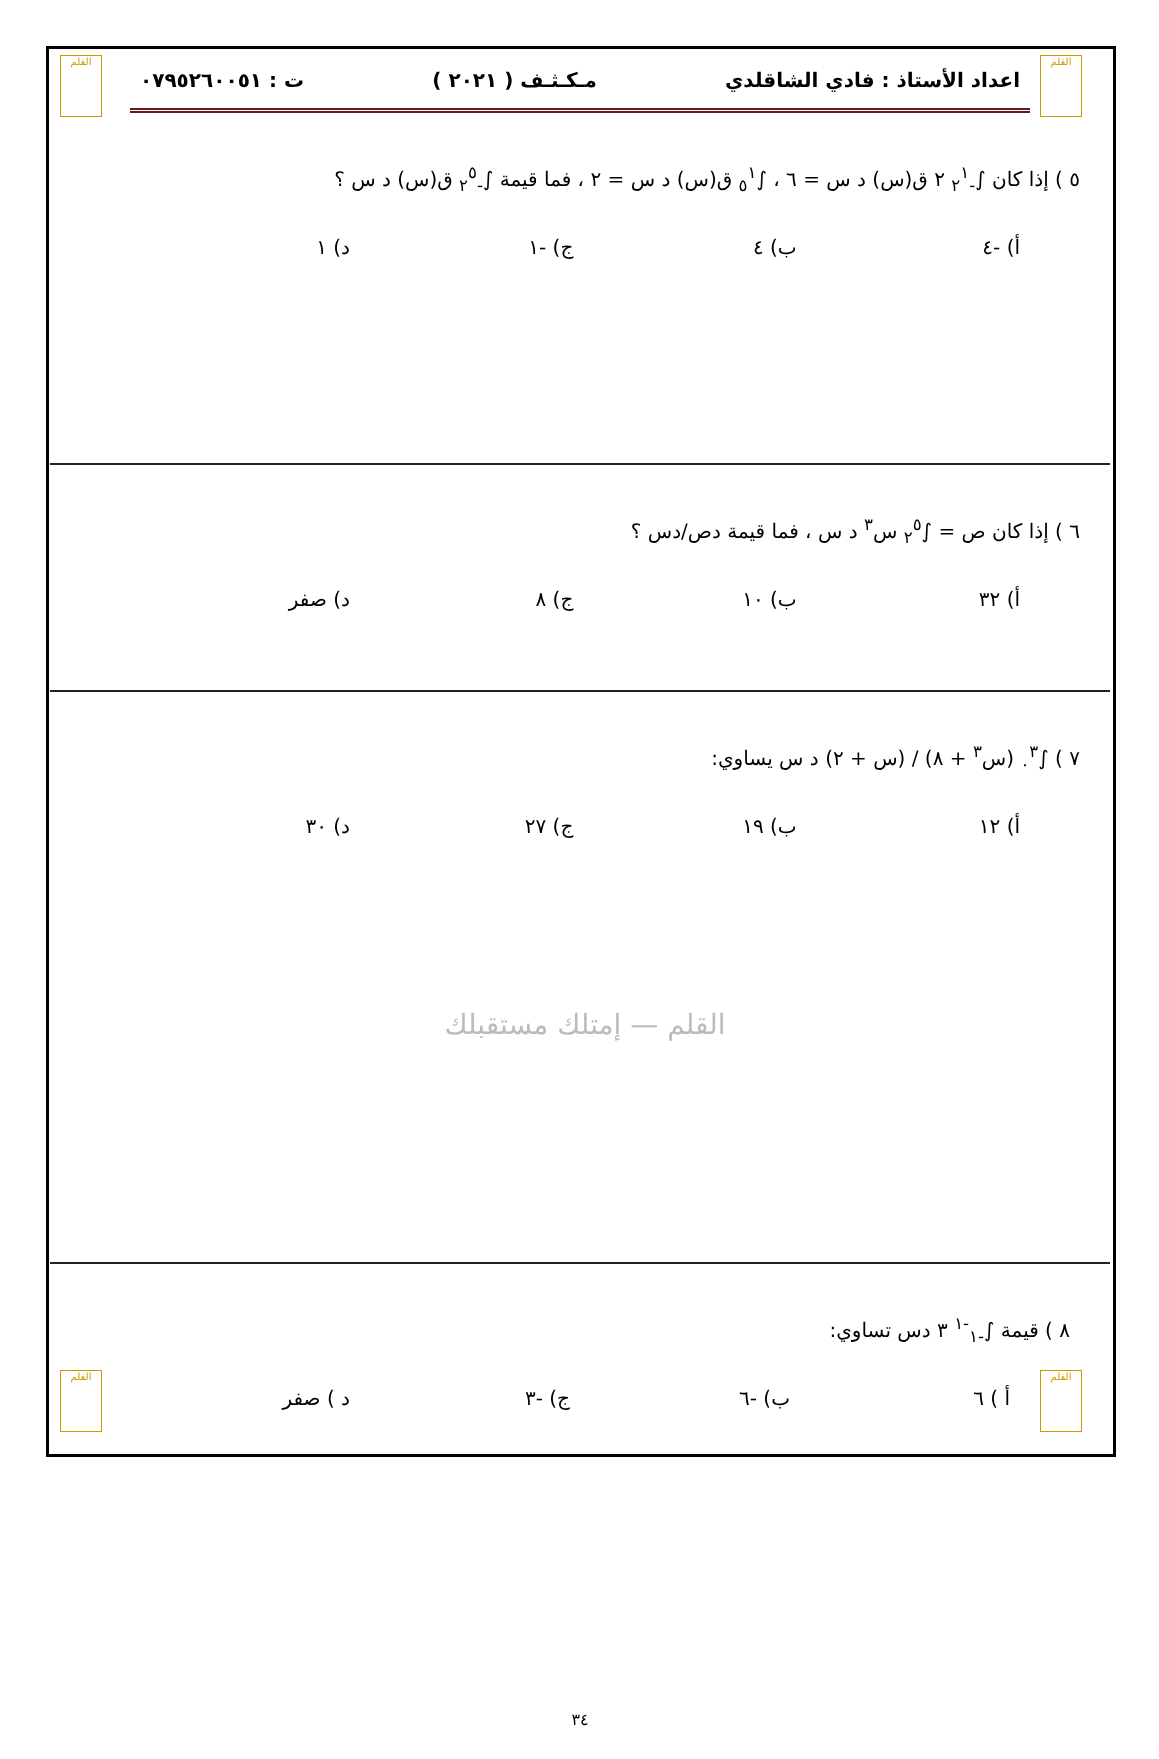القلم
القلم
اعداد الأستاذ : فادي الشاقلدي مـكـثـف ( ٢٠٢١ ) ت : ٠٧٩٥٢٦٠٠٥١
٥ ) إذا كان ∫<sub>-٢</sub><sup>١</sup> ٢ ق(س) د س = ٦ ، ∫<sub>٥</sub><sup>١</sup> ق(س) د س = ٢ ، فما قيمة ∫<sub>-٢</sub><sup>٥</sup> ق(س) د س ؟
أ) -٤ ب) ٤ ج) -١ د) ١
٦ ) إذا كان ص = ∫<sub>٢</sub><sup>٥</sup> س<sup>٣</sup> د س ، فما قيمة دص/دس ؟
أ) ٣٢ ب) ١٠ ج) ٨ د) صفر
٧ ) ∫<sub>٠</sub><sup>٣</sup> (س<sup>٣</sup> + ٨) / (س + ٢) د س يساوي:
أ) ١٢ ب) ١٩ ج) ٢٧ د) ٣٠
القلم — إمتلك مستقبلك
٨ ) قيمة ∫<sub>-١</sub><sup>-١</sup> ٣ دس تساوي:
أ ) ٦ ب) -٦ ج) -٣ د ) صفر
٣٤
القلم
القلم